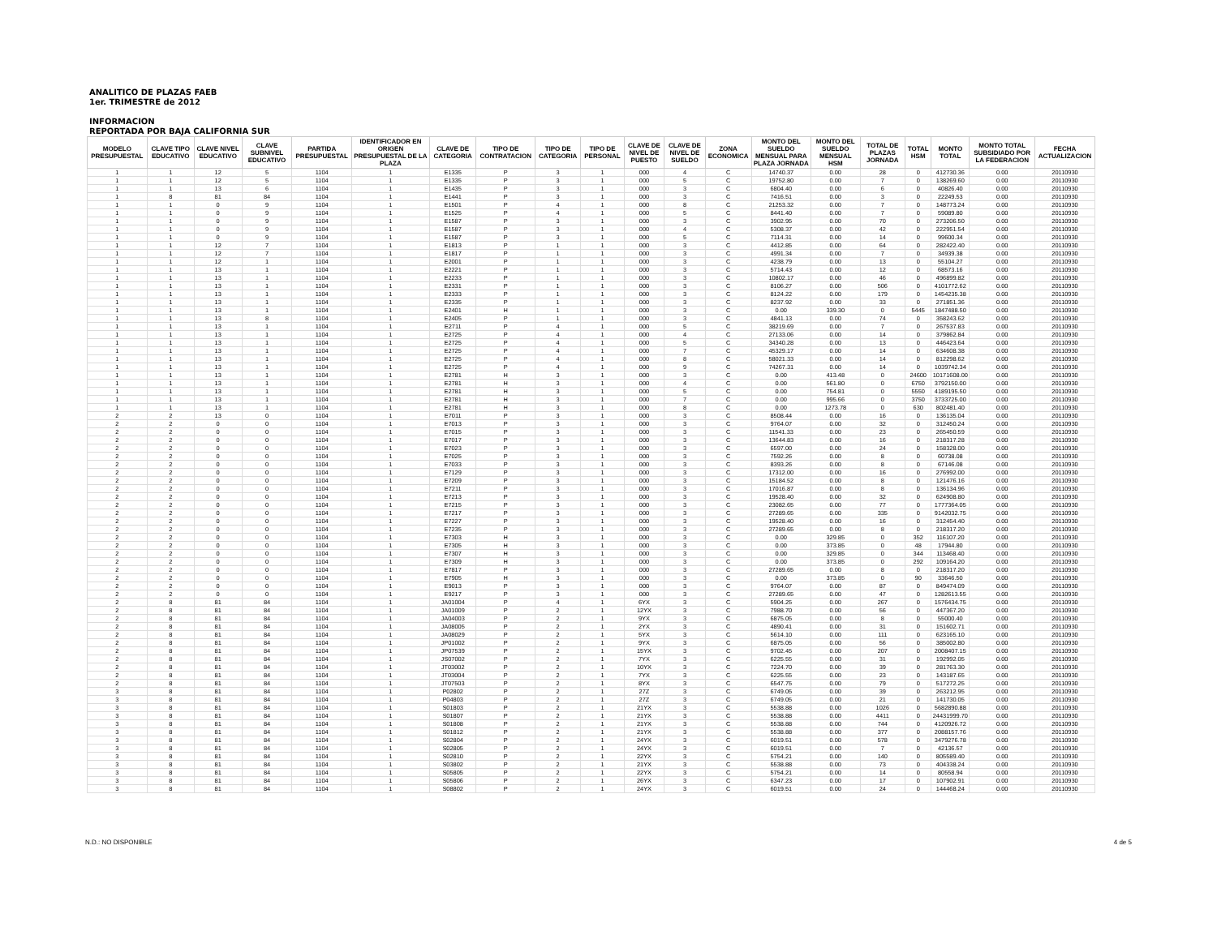ANALITICO DE PLAZAS FAEB
1er. TRIMESTRE de 2012
INFORMACION
REPORTADA POR BAJA CALIFORNIA SUR
| MODELO PRESUPUESTAL | CLAVE TIPO EDUCATIVO | CLAVE NIVEL EDUCATIVO | CLAVE SUBNIVEL EDUCATIVO | PARTIDA PRESUPUESTAL | IDENTIFICADOR EN ORIGEN PRESUPUESTAL DE LA PLAZA | CLAVE DE CATEGORIA | TIPO DE CONTRATACION | TIPO DE CATEGORIA | TIPO DE PERSONAL | CLAVE DE NIVEL DE PUESTO | CLAVE DE NIVEL DE SUELDO | ZONA ECONOMICA | MONTO DEL SUELDO MENSUAL PARA PLAZA JORNADA | MONTO DEL SUELDO MENSUAL HSM | TOTAL DE PLAZAS JORNADA | TOTAL HSM | MONTO TOTAL | MONTO TOTAL SUBSIDIADO POR LA FEDERACION | FECHA ACTUALIZACION |
| --- | --- | --- | --- | --- | --- | --- | --- | --- | --- | --- | --- | --- | --- | --- | --- | --- | --- | --- | --- |
| 1 | 1 | 12 | 5 | 1104 | 1 | E1335 | P | 3 | 1 | 000 | 4 | C | 14740.37 | 0.00 | 28 | 0 | 412730.36 | 0.00 | 20110930 |
| 1 | 1 | 12 | 5 | 1104 | 1 | E1335 | P | 3 | 1 | 000 | 5 | C | 19752.80 | 0.00 | 7 | 0 | 138269.60 | 0.00 | 20110930 |
| 1 | 1 | 13 | 6 | 1104 | 1 | E1435 | P | 3 | 1 | 000 | 3 | C | 6804.40 | 0.00 | 6 | 0 | 40826.40 | 0.00 | 20110930 |
| 1 | 8 | 81 | 84 | 1104 | 1 | E1441 | P | 3 | 1 | 000 | 3 | C | 7416.51 | 0.00 | 3 | 0 | 22249.53 | 0.00 | 20110930 |
| 1 | 1 | 0 | 9 | 1104 | 1 | E1501 | P | 4 | 1 | 000 | 8 | C | 21253.32 | 0.00 | 7 | 0 | 148773.24 | 0.00 | 20110930 |
| 1 | 1 | 0 | 9 | 1104 | 1 | E1525 | P | 4 | 1 | 000 | 5 | C | 8441.40 | 0.00 | 7 | 0 | 59089.80 | 0.00 | 20110930 |
| 1 | 1 | 0 | 9 | 1104 | 1 | E1587 | P | 3 | 1 | 000 | 3 | C | 3902.95 | 0.00 | 70 | 0 | 273206.50 | 0.00 | 20110930 |
| 1 | 1 | 0 | 9 | 1104 | 1 | E1587 | P | 3 | 1 | 000 | 4 | C | 5308.37 | 0.00 | 42 | 0 | 222951.54 | 0.00 | 20110930 |
| 1 | 1 | 0 | 9 | 1104 | 1 | E1587 | P | 3 | 1 | 000 | 5 | C | 7114.31 | 0.00 | 14 | 0 | 99600.34 | 0.00 | 20110930 |
| 1 | 1 | 12 | 7 | 1104 | 1 | E1813 | P | 1 | 1 | 000 | 3 | C | 4412.85 | 0.00 | 64 | 0 | 282422.40 | 0.00 | 20110930 |
| 1 | 1 | 12 | 7 | 1104 | 1 | E1817 | P | 1 | 1 | 000 | 3 | C | 4991.34 | 0.00 | 7 | 0 | 34939.38 | 0.00 | 20110930 |
| 1 | 1 | 12 | 1 | 1104 | 1 | E2001 | P | 1 | 1 | 000 | 3 | C | 4238.79 | 0.00 | 13 | 0 | 55104.27 | 0.00 | 20110930 |
| 1 | 1 | 13 | 1 | 1104 | 1 | E2221 | P | 1 | 1 | 000 | 3 | C | 5714.43 | 0.00 | 12 | 0 | 68573.16 | 0.00 | 20110930 |
| 1 | 1 | 13 | 1 | 1104 | 1 | E2233 | P | 1 | 1 | 000 | 3 | C | 10802.17 | 0.00 | 46 | 0 | 496899.82 | 0.00 | 20110930 |
| 1 | 1 | 13 | 1 | 1104 | 1 | E2331 | P | 1 | 1 | 000 | 3 | C | 8106.27 | 0.00 | 506 | 0 | 4101772.62 | 0.00 | 20110930 |
| 1 | 1 | 13 | 1 | 1104 | 1 | E2333 | P | 1 | 1 | 000 | 3 | C | 8124.22 | 0.00 | 179 | 0 | 1454235.38 | 0.00 | 20110930 |
| 1 | 1 | 13 | 1 | 1104 | 1 | E2335 | P | 1 | 1 | 000 | 3 | C | 8237.92 | 0.00 | 33 | 0 | 271851.36 | 0.00 | 20110930 |
| 1 | 1 | 13 | 1 | 1104 | 1 | E2401 | H | 1 | 1 | 000 | 3 | C | 0.00 | 339.30 | 0 | 5445 | 1847488.50 | 0.00 | 20110930 |
| 1 | 1 | 13 | 8 | 1104 | 1 | E2405 | P | 1 | 1 | 000 | 3 | C | 4841.13 | 0.00 | 74 | 0 | 358243.62 | 0.00 | 20110930 |
| 1 | 1 | 13 | 1 | 1104 | 1 | E2711 | P | 4 | 1 | 000 | 5 | C | 38219.69 | 0.00 | 7 | 0 | 267537.83 | 0.00 | 20110930 |
| 1 | 1 | 13 | 1 | 1104 | 1 | E2725 | P | 4 | 1 | 000 | 4 | C | 27133.06 | 0.00 | 14 | 0 | 379862.84 | 0.00 | 20110930 |
| 1 | 1 | 13 | 1 | 1104 | 1 | E2725 | P | 4 | 1 | 000 | 5 | C | 34340.28 | 0.00 | 13 | 0 | 446423.64 | 0.00 | 20110930 |
| 1 | 1 | 13 | 1 | 1104 | 1 | E2725 | P | 4 | 1 | 000 | 7 | C | 45329.17 | 0.00 | 14 | 0 | 634608.38 | 0.00 | 20110930 |
| 1 | 1 | 13 | 1 | 1104 | 1 | E2725 | P | 4 | 1 | 000 | 8 | C | 58021.33 | 0.00 | 14 | 0 | 812298.62 | 0.00 | 20110930 |
| 1 | 1 | 13 | 1 | 1104 | 1 | E2725 | P | 4 | 1 | 000 | 9 | C | 74267.31 | 0.00 | 14 | 0 | 1039742.34 | 0.00 | 20110930 |
| 1 | 1 | 13 | 1 | 1104 | 1 | E2781 | H | 3 | 1 | 000 | 3 | C | 0.00 | 413.48 | 0 | 24600 | 10171608.00 | 0.00 | 20110930 |
| 1 | 1 | 13 | 1 | 1104 | 1 | E2781 | H | 3 | 1 | 000 | 4 | C | 0.00 | 561.80 | 0 | 6750 | 3792150.00 | 0.00 | 20110930 |
| 1 | 1 | 13 | 1 | 1104 | 1 | E2781 | H | 3 | 1 | 000 | 5 | C | 0.00 | 754.81 | 0 | 5550 | 4189195.50 | 0.00 | 20110930 |
| 1 | 1 | 13 | 1 | 1104 | 1 | E2781 | H | 3 | 1 | 000 | 7 | C | 0.00 | 995.66 | 0 | 3750 | 3733725.00 | 0.00 | 20110930 |
| 1 | 1 | 13 | 1 | 1104 | 1 | E2781 | H | 3 | 1 | 000 | 8 | C | 0.00 | 1273.78 | 0 | 630 | 802481.40 | 0.00 | 20110930 |
| 2 | 2 | 13 | 0 | 1104 | 1 | E7011 | P | 3 | 1 | 000 | 3 | C | 8508.44 | 0.00 | 16 | 0 | 136135.04 | 0.00 | 20110930 |
| 2 | 2 | 0 | 0 | 1104 | 1 | E7013 | P | 3 | 1 | 000 | 3 | C | 9764.07 | 0.00 | 32 | 0 | 312450.24 | 0.00 | 20110930 |
| 2 | 2 | 0 | 0 | 1104 | 1 | E7015 | P | 3 | 1 | 000 | 3 | C | 11541.33 | 0.00 | 23 | 0 | 265450.59 | 0.00 | 20110930 |
| 2 | 2 | 0 | 0 | 1104 | 1 | E7017 | P | 3 | 1 | 000 | 3 | C | 13644.83 | 0.00 | 16 | 0 | 218317.28 | 0.00 | 20110930 |
| 2 | 2 | 0 | 0 | 1104 | 1 | E7023 | P | 3 | 1 | 000 | 3 | C | 6597.00 | 0.00 | 24 | 0 | 158328.00 | 0.00 | 20110930 |
| 2 | 2 | 0 | 0 | 1104 | 1 | E7025 | P | 3 | 1 | 000 | 3 | C | 7592.26 | 0.00 | 8 | 0 | 60738.08 | 0.00 | 20110930 |
| 2 | 2 | 0 | 0 | 1104 | 1 | E7033 | P | 3 | 1 | 000 | 3 | C | 8393.26 | 0.00 | 8 | 0 | 67146.08 | 0.00 | 20110930 |
| 2 | 2 | 0 | 0 | 1104 | 1 | E7129 | P | 3 | 1 | 000 | 3 | C | 17312.00 | 0.00 | 16 | 0 | 276992.00 | 0.00 | 20110930 |
| 2 | 2 | 0 | 0 | 1104 | 1 | E7209 | P | 3 | 1 | 000 | 3 | C | 15184.52 | 0.00 | 8 | 0 | 121476.16 | 0.00 | 20110930 |
| 2 | 2 | 0 | 0 | 1104 | 1 | E7211 | P | 3 | 1 | 000 | 3 | C | 17016.87 | 0.00 | 8 | 0 | 136134.96 | 0.00 | 20110930 |
| 2 | 2 | 0 | 0 | 1104 | 1 | E7213 | P | 3 | 1 | 000 | 3 | C | 19528.40 | 0.00 | 32 | 0 | 624908.80 | 0.00 | 20110930 |
| 2 | 2 | 0 | 0 | 1104 | 1 | E7215 | P | 3 | 1 | 000 | 3 | C | 23082.65 | 0.00 | 77 | 0 | 1777364.05 | 0.00 | 20110930 |
| 2 | 2 | 0 | 0 | 1104 | 1 | E7217 | P | 3 | 1 | 000 | 3 | C | 27289.65 | 0.00 | 335 | 0 | 9142032.75 | 0.00 | 20110930 |
| 2 | 2 | 0 | 0 | 1104 | 1 | E7227 | P | 3 | 1 | 000 | 3 | C | 19528.40 | 0.00 | 16 | 0 | 312454.40 | 0.00 | 20110930 |
| 2 | 2 | 0 | 0 | 1104 | 1 | E7235 | P | 3 | 1 | 000 | 3 | C | 27289.65 | 0.00 | 8 | 0 | 218317.20 | 0.00 | 20110930 |
| 2 | 2 | 0 | 0 | 1104 | 1 | E7303 | H | 3 | 1 | 000 | 3 | C | 0.00 | 329.85 | 0 | 352 | 116107.20 | 0.00 | 20110930 |
| 2 | 2 | 0 | 0 | 1104 | 1 | E7305 | H | 3 | 1 | 000 | 3 | C | 0.00 | 373.85 | 0 | 48 | 17944.80 | 0.00 | 20110930 |
| 2 | 2 | 0 | 0 | 1104 | 1 | E7307 | H | 3 | 1 | 000 | 3 | C | 0.00 | 329.85 | 0 | 344 | 113468.40 | 0.00 | 20110930 |
| 2 | 2 | 0 | 0 | 1104 | 1 | E7309 | H | 3 | 1 | 000 | 3 | C | 0.00 | 373.85 | 0 | 292 | 109164.20 | 0.00 | 20110930 |
| 2 | 2 | 0 | 0 | 1104 | 1 | E7817 | P | 3 | 1 | 000 | 3 | C | 27289.65 | 0.00 | 8 | 0 | 218317.20 | 0.00 | 20110930 |
| 2 | 2 | 0 | 0 | 1104 | 1 | E7905 | H | 3 | 1 | 000 | 3 | C | 0.00 | 373.85 | 0 | 90 | 33646.50 | 0.00 | 20110930 |
| 2 | 2 | 0 | 0 | 1104 | 1 | E9013 | P | 3 | 1 | 000 | 3 | C | 9764.07 | 0.00 | 87 | 0 | 849474.09 | 0.00 | 20110930 |
| 2 | 2 | 0 | 0 | 1104 | 1 | E9217 | P | 3 | 1 | 000 | 3 | C | 27289.65 | 0.00 | 47 | 0 | 1282613.55 | 0.00 | 20110930 |
| 2 | 8 | 81 | 84 | 1104 | 1 | JA01004 | P | 4 | 1 | 6YX | 3 | C | 5904.25 | 0.00 | 267 | 0 | 1576434.75 | 0.00 | 20110930 |
| 2 | 8 | 81 | 84 | 1104 | 1 | JA01009 | P | 2 | 1 | 12YX | 3 | C | 7988.70 | 0.00 | 56 | 0 | 447367.20 | 0.00 | 20110930 |
| 2 | 8 | 81 | 84 | 1104 | 1 | JA04003 | P | 2 | 1 | 9YX | 3 | C | 6875.05 | 0.00 | 8 | 0 | 55000.40 | 0.00 | 20110930 |
| 2 | 8 | 81 | 84 | 1104 | 1 | JA08005 | P | 2 | 1 | 2YX | 3 | C | 4890.41 | 0.00 | 31 | 0 | 151602.71 | 0.00 | 20110930 |
| 2 | 8 | 81 | 84 | 1104 | 1 | JA08029 | P | 2 | 1 | 5YX | 3 | C | 5614.10 | 0.00 | 111 | 0 | 623165.10 | 0.00 | 20110930 |
| 2 | 8 | 81 | 84 | 1104 | 1 | JP01002 | P | 2 | 1 | 9YX | 3 | C | 6875.05 | 0.00 | 56 | 0 | 385002.80 | 0.00 | 20110930 |
| 2 | 8 | 81 | 84 | 1104 | 1 | JP07539 | P | 2 | 1 | 15YX | 3 | C | 9702.45 | 0.00 | 207 | 0 | 2008407.15 | 0.00 | 20110930 |
| 2 | 8 | 81 | 84 | 1104 | 1 | JS07002 | P | 2 | 1 | 7YX | 3 | C | 6225.55 | 0.00 | 31 | 0 | 192992.05 | 0.00 | 20110930 |
| 2 | 8 | 81 | 84 | 1104 | 1 | JT03002 | P | 2 | 1 | 10YX | 3 | C | 7224.70 | 0.00 | 39 | 0 | 281763.30 | 0.00 | 20110930 |
| 2 | 8 | 81 | 84 | 1104 | 1 | JT03004 | P | 2 | 1 | 7YX | 3 | C | 6225.55 | 0.00 | 23 | 0 | 143187.65 | 0.00 | 20110930 |
| 2 | 8 | 81 | 84 | 1104 | 1 | JT07503 | P | 2 | 1 | 8YX | 3 | C | 6547.75 | 0.00 | 79 | 0 | 517272.25 | 0.00 | 20110930 |
| 3 | 8 | 81 | 84 | 1104 | 1 | P02802 | P | 2 | 1 | 27Z | 3 | C | 6749.05 | 0.00 | 39 | 0 | 263212.95 | 0.00 | 20110930 |
| 3 | 8 | 81 | 84 | 1104 | 1 | P04803 | P | 2 | 1 | 27Z | 3 | C | 6749.05 | 0.00 | 21 | 0 | 141730.05 | 0.00 | 20110930 |
| 3 | 8 | 81 | 84 | 1104 | 1 | S01803 | P | 2 | 1 | 21YX | 3 | C | 5538.88 | 0.00 | 1026 | 0 | 5682890.88 | 0.00 | 20110930 |
| 3 | 8 | 81 | 84 | 1104 | 1 | S01807 | P | 2 | 1 | 21YX | 3 | C | 5538.88 | 0.00 | 4411 | 0 | 24431999.70 | 0.00 | 20110930 |
| 3 | 8 | 81 | 84 | 1104 | 1 | S01808 | P | 2 | 1 | 21YX | 3 | C | 5538.88 | 0.00 | 744 | 0 | 4120926.72 | 0.00 | 20110930 |
| 3 | 8 | 81 | 84 | 1104 | 1 | S01812 | P | 2 | 1 | 21YX | 3 | C | 5538.88 | 0.00 | 377 | 0 | 2088157.76 | 0.00 | 20110930 |
| 3 | 8 | 81 | 84 | 1104 | 1 | S02804 | P | 2 | 1 | 24YX | 3 | C | 6019.51 | 0.00 | 578 | 0 | 3479276.78 | 0.00 | 20110930 |
| 3 | 8 | 81 | 84 | 1104 | 1 | S02805 | P | 2 | 1 | 24YX | 3 | C | 6019.51 | 0.00 | 7 | 0 | 42136.57 | 0.00 | 20110930 |
| 3 | 8 | 81 | 84 | 1104 | 1 | S02810 | P | 2 | 1 | 22YX | 3 | C | 5754.21 | 0.00 | 140 | 0 | 805589.40 | 0.00 | 20110930 |
| 3 | 8 | 81 | 84 | 1104 | 1 | S03802 | P | 2 | 1 | 21YX | 3 | C | 5538.88 | 0.00 | 73 | 0 | 404338.24 | 0.00 | 20110930 |
| 3 | 8 | 81 | 84 | 1104 | 1 | S05805 | P | 2 | 1 | 22YX | 3 | C | 5754.21 | 0.00 | 14 | 0 | 80558.94 | 0.00 | 20110930 |
| 3 | 8 | 81 | 84 | 1104 | 1 | S05806 | P | 2 | 1 | 26YX | 3 | C | 6347.23 | 0.00 | 17 | 0 | 107902.91 | 0.00 | 20110930 |
| 3 | 8 | 81 | 84 | 1104 | 1 | S08802 | P | 2 | 1 | 24YX | 3 | C | 6019.51 | 0.00 | 24 | 0 | 144468.24 | 0.00 | 20110930 |
N.D.: NO DISPONIBLE 4 de 5